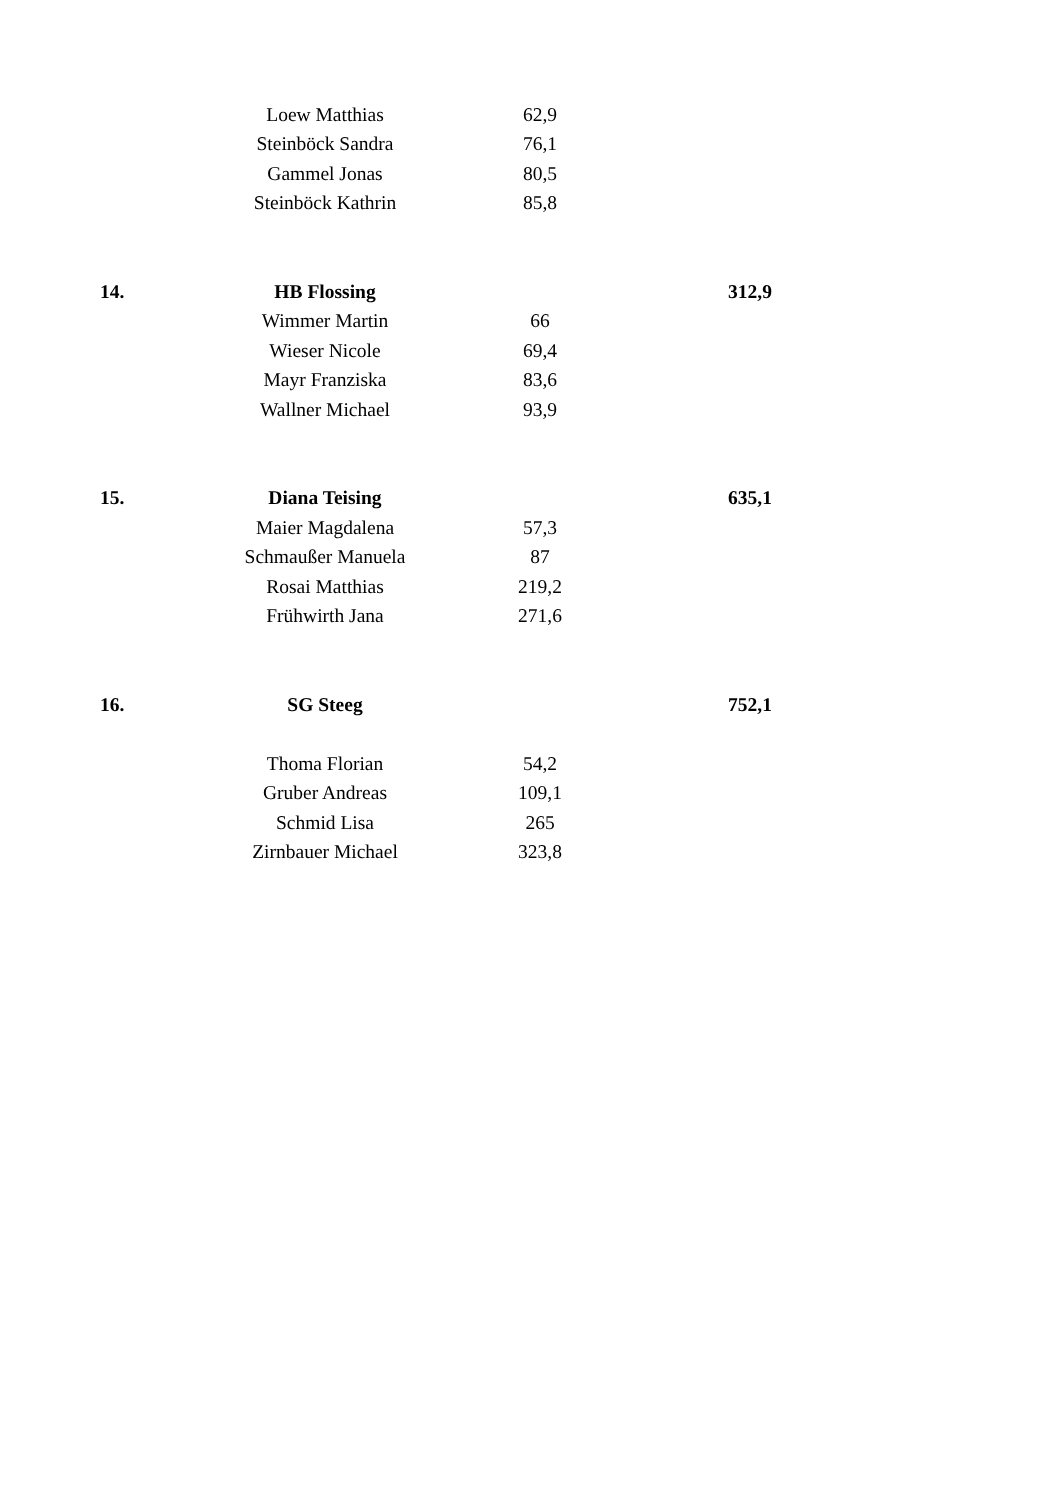| | Loew Matthias | 62,9 | |
| | Steinböck Sandra | 76,1 | |
| | Gammel Jonas | 80,5 | |
| | Steinböck Kathrin | 85,8 | |
| 14. | HB Flossing | | 312,9 |
| | Wimmer Martin | 66 | |
| | Wieser Nicole | 69,4 | |
| | Mayr Franziska | 83,6 | |
| | Wallner Michael | 93,9 | |
| 15. | Diana Teising | | 635,1 |
| | Maier Magdalena | 57,3 | |
| | Schmaußer Manuela | 87 | |
| | Rosai Matthias | 219,2 | |
| | Frühwirth Jana | 271,6 | |
| 16. | SG Steeg | | 752,1 |
| | Thoma Florian | 54,2 | |
| | Gruber Andreas | 109,1 | |
| | Schmid Lisa | 265 | |
| | Zirnbauer Michael | 323,8 | |